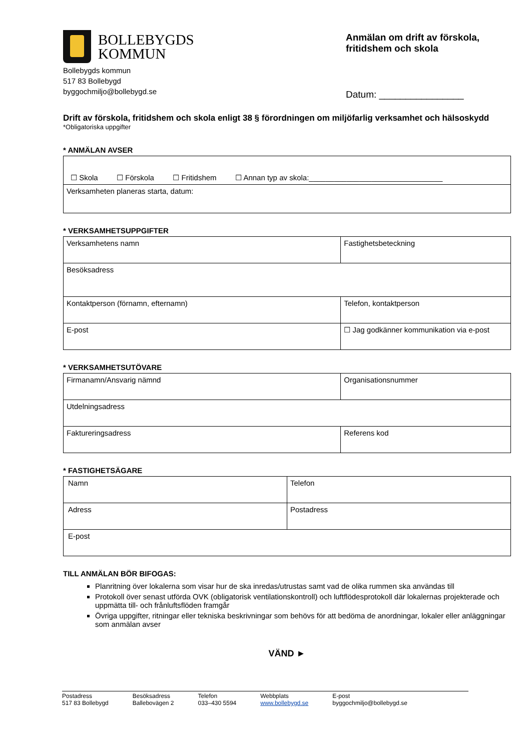BOLLEBYGDS
KOMMUN
Bollebygds kommun
517 83 Bollebygd
byggochmiljo@bollebygd.se
Anmälan om drift av förskola, fritidshem och skola
Datum: ________________
Drift av förskola, fritidshem och skola enligt 38 § förordningen om miljöfarlig verksamhet och hälsoskydd
*Obligatoriska uppgifter
* ANMÄLAN AVSER
| ☐ Skola ☐ Förskola ☐ Fritidshem ☐ Annan typ av skola:________________________________ |
| Verksamheten planeras starta, datum: |
* VERKSAMHETSUPPGIFTER
| Verksamhetens namn | Fastighetsbeteckning |
| Besöksadress | |
| Kontaktperson (förnamn, efternamn) | Telefon, kontaktperson |
| E-post | ☐ Jag godkänner kommunikation via e-post |
* VERKSAMHETSUTÖVARE
| Firmanamn/Ansvarig nämnd | Organisationsnummer |
| Utdelningsadress | |
| Faktureringsadress | Referens kod |
* FASTIGHETSÄGARE
| Namn | Telefon |
| Adress | Postadress |
| E-post | |
TILL ANMÄLAN BÖR BIFOGAS:
Planritning över lokalerna som visar hur de ska inredas/utrustas samt vad de olika rummen ska användas till
Protokoll över senast utförda OVK (obligatorisk ventilationskontroll) och luftflödesprotokoll där lokalernas projekterade och uppmätta till- och frånluftsflöden framgår
Övriga uppgifter, ritningar eller tekniska beskrivningar som behövs för att bedöma de anordningar, lokaler eller anläggningar som anmälan avser
VÄND ►
Postadress
517 83 Bollebygd
Besöksadress
Ballebovägen 2
Telefon
033–430 5594
Webbplats
www.bollebygd.se
E-post
byggochmiljo@bollebygd.se